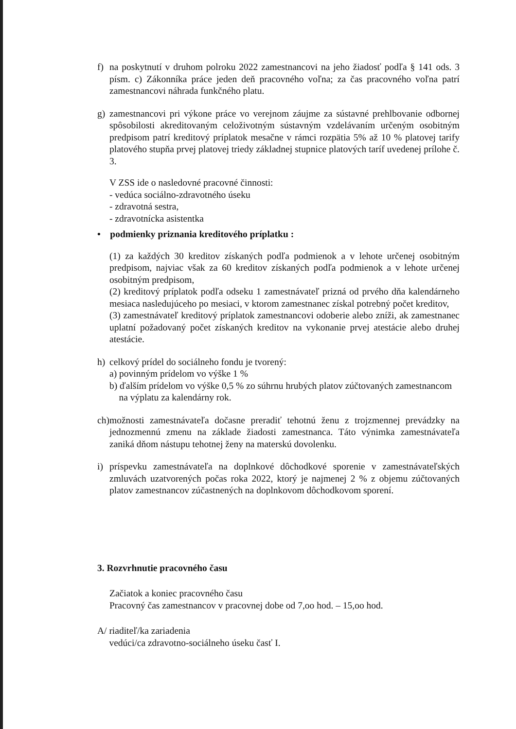f) na poskytnutí v druhom polroku 2022 zamestnancovi na jeho žiadosť podľa § 141 ods. 3 písm. c) Zákonníka práce jeden deň pracovného voľna; za čas pracovného voľna patrí zamestnancovi náhrada funkčného platu.
g) zamestnancovi pri výkone práce vo verejnom záujme za sústavné prehlbovanie odbornej spôsobilosti akreditovaným celoživotným sústavným vzdelávaním určeným osobitným predpisom patrí kreditový príplatok mesačne v rámci rozpätia 5% až 10 % platovej tarify platového stupňa prvej platovej triedy základnej stupnice platových taríf uvedenej prílohe č. 3.
V ZSS ide o nasledovné pracovné činnosti:
- vedúca sociálno-zdravotného úseku
- zdravotná sestra,
- zdravotnícka asistentka
• podmienky priznania kreditového príplatku :
(1) za každých 30 kreditov získaných podľa podmienok a v lehote určenej osobitným predpisom, najviac však za 60 kreditov získaných podľa podmienok a v lehote určenej osobitným predpisom,
(2) kreditový príplatok podľa odseku 1 zamestnávateľ prizná od prvého dňa kalendárneho mesiaca nasledujúceho po mesiaci, v ktorom zamestnanec získal potrebný počet kreditov,
(3) zamestnávateľ kreditový príplatok zamestnancovi odoberie alebo zníži, ak zamestnanec uplatní požadovaný počet získaných kreditov na vykonanie prvej atestácie alebo druhej atestácie.
h) celkový prídel do sociálneho fondu je tvorený:
a) povinným prídelom vo výške 1 %
b) ďalším prídelom vo výške 0,5 % zo súhrnu hrubých platov zúčtovaných zamestnancom
na výplatu za kalendárny rok.
ch)
možnosti zamestnávateľa dočasne preradiť tehotnú ženu z trojzmennej prevádzky na jednozmennú zmenu na základe žiadosti zamestnanca. Táto výnimka zamestnávateľa zaniká dňom nástupu tehotnej ženy na materskú dovolenku.
i) príspevku zamestnávateľa na doplnkové dôchodkové sporenie v zamestnávateľských zmluvách uzatvorených počas roka 2022, ktorý je najmenej 2 % z objemu zúčtovaných platov zamestnancov zúčastnených na doplnkovom dôchodkovom sporení.
3. Rozvrhnutie pracovného času
Začiatok a koniec pracovného času
Pracovný čas zamestnancov v pracovnej dobe od 7,oo hod. – 15,oo hod.
A/ riaditeľ/ka zariadenia
vedúci/ca zdravotno-sociálneho úseku časť I.